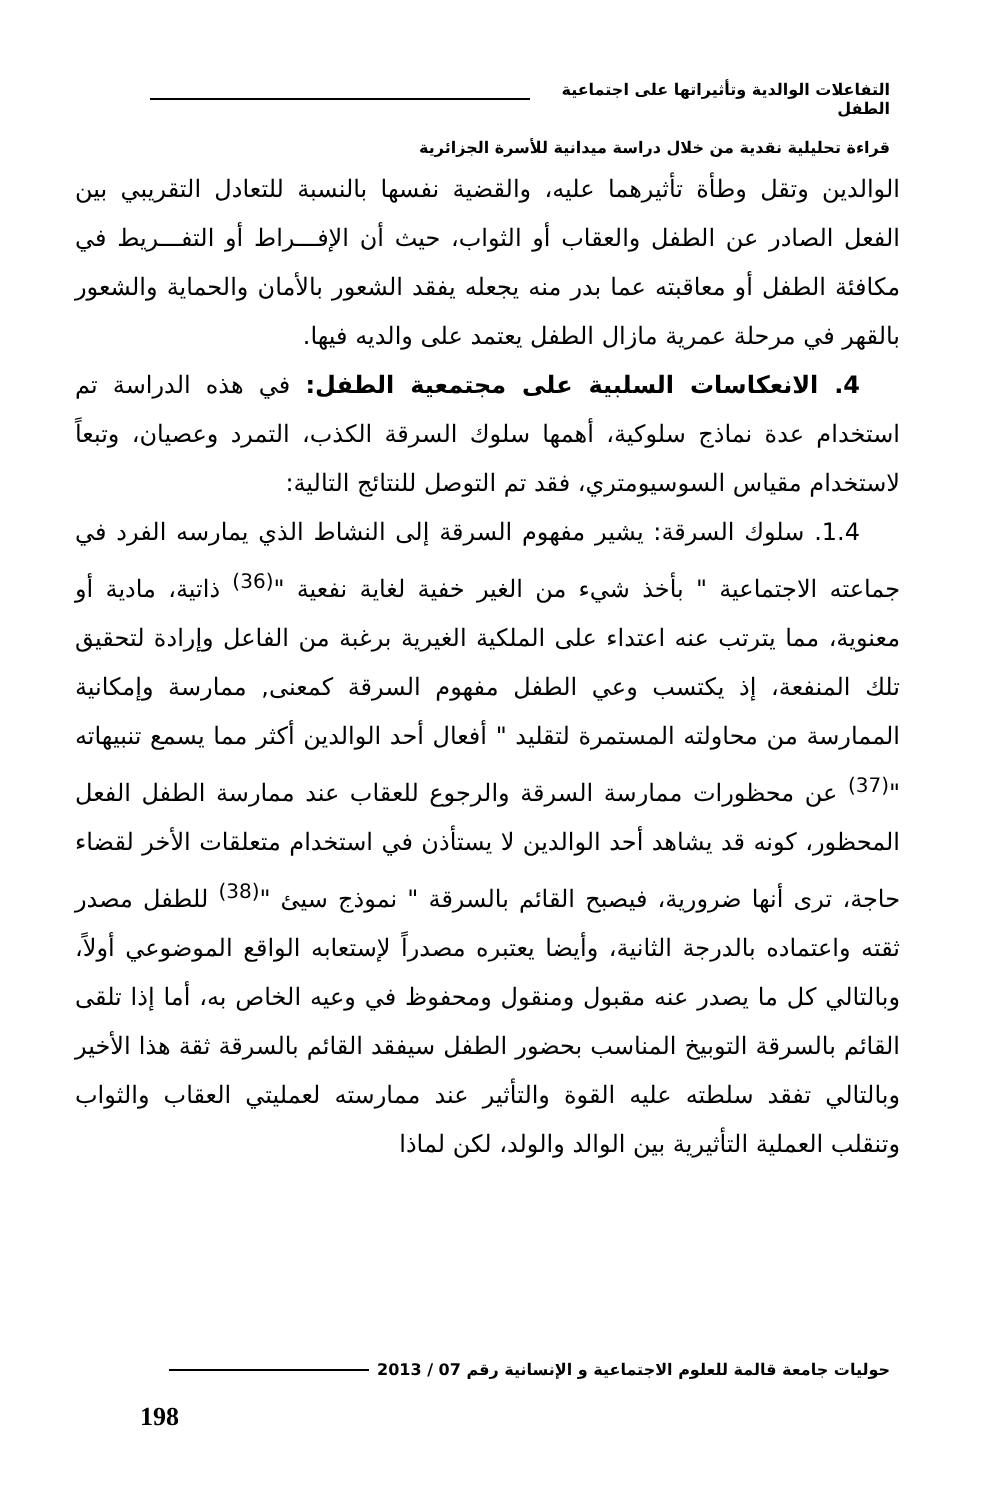التفاعلات الوالدية وتأثيراتها على اجتماعية الطفل
قراءة تحليلية نقدية من خلال دراسة ميدانية للأسرة الجزائرية
الوالدين وتقل وطأة تأثيرهما عليه، والقضية نفسها بالنسبة للتعادل التقريبي بين الفعل الصادر عن الطفل والعقاب أو الثواب، حيث أن الإفـــراط أو التفـــريط في مكافئة الطفل أو معاقبته عما بدر منه يجعله يفقد الشعور بالأمان والحماية والشعور بالقهر في مرحلة عمرية مازال الطفل يعتمد على والديه فيها.
4. الانعكاسات السلبية على مجتمعية الطفل: في هذه الدراسة تم استخدام عدة نماذج سلوكية، أهمها سلوك السرقة الكذب، التمرد وعصيان، وتبعاً لاستخدام مقياس السوسيومتري، فقد تم التوصل للنتائج التالية:
1.4. سلوك السرقة: يشير مفهوم السرقة إلى النشاط الذي يمارسه الفرد في جماعته الاجتماعية " بأخذ شيء من الغير خفية لغاية نفعية "<sup>(36)</sup> ذاتية، مادية أو معنوية، مما يترتب عنه اعتداء على الملكية الغيرية برغبة من الفاعل وإرادة لتحقيق تلك المنفعة، إذ يكتسب وعي الطفل مفهوم السرقة كمعنى, ممارسة وإمكانية الممارسة من محاولته المستمرة لتقليد " أفعال أحد الوالدين أكثر مما يسمع تنبيهاته "<sup>(37)</sup> عن محظورات ممارسة السرقة والرجوع للعقاب عند ممارسة الطفل الفعل المحظور، كونه قد يشاهد أحد الوالدين لا يستأذن في استخدام متعلقات الأخر لقضاء حاجة، ترى أنها ضرورية، فيصبح القائم بالسرقة " نموذج سيئ "<sup>(38)</sup> للطفل مصدر ثقته واعتماده بالدرجة الثانية، وأيضا يعتبره مصدراً لإستعابه الواقع الموضوعي أولاً، وبالتالي كل ما يصدر عنه مقبول ومنقول ومحفوظ في وعيه الخاص به، أما إذا تلقى القائم بالسرقة التوبيخ المناسب بحضور الطفل سيفقد القائم بالسرقة ثقة هذا الأخير وبالتالي تفقد سلطته عليه القوة والتأثير عند ممارسته لعمليتي العقاب والثواب وتنقلب العملية التأثيرية بين الوالد والولد، لكن لماذا
حوليات جامعة قالمة للعلوم الاجتماعية و الإنسانية رقم 07 / 2013
198